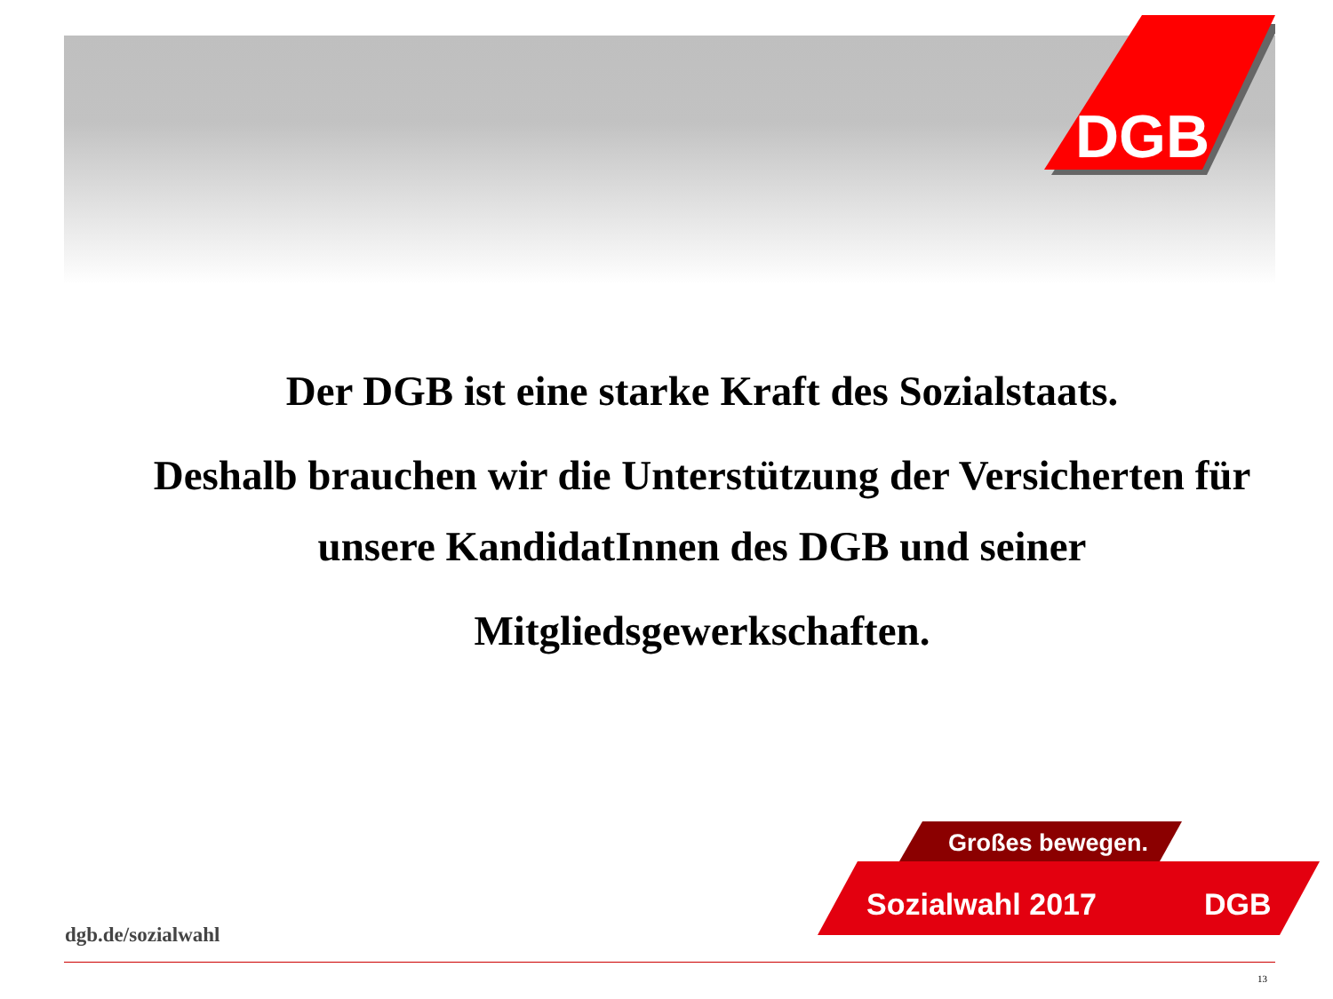DGB
Der DGB ist eine starke Kraft des Sozialstaats.
Deshalb brauchen wir die Unterstützung der Versicherten für unsere KandidatInnen des DGB und seiner
Mitgliedsgewerkschaften.
Großes bewegen.
Sozialwahl 2017
DGB
dgb.de/sozialwahl
13